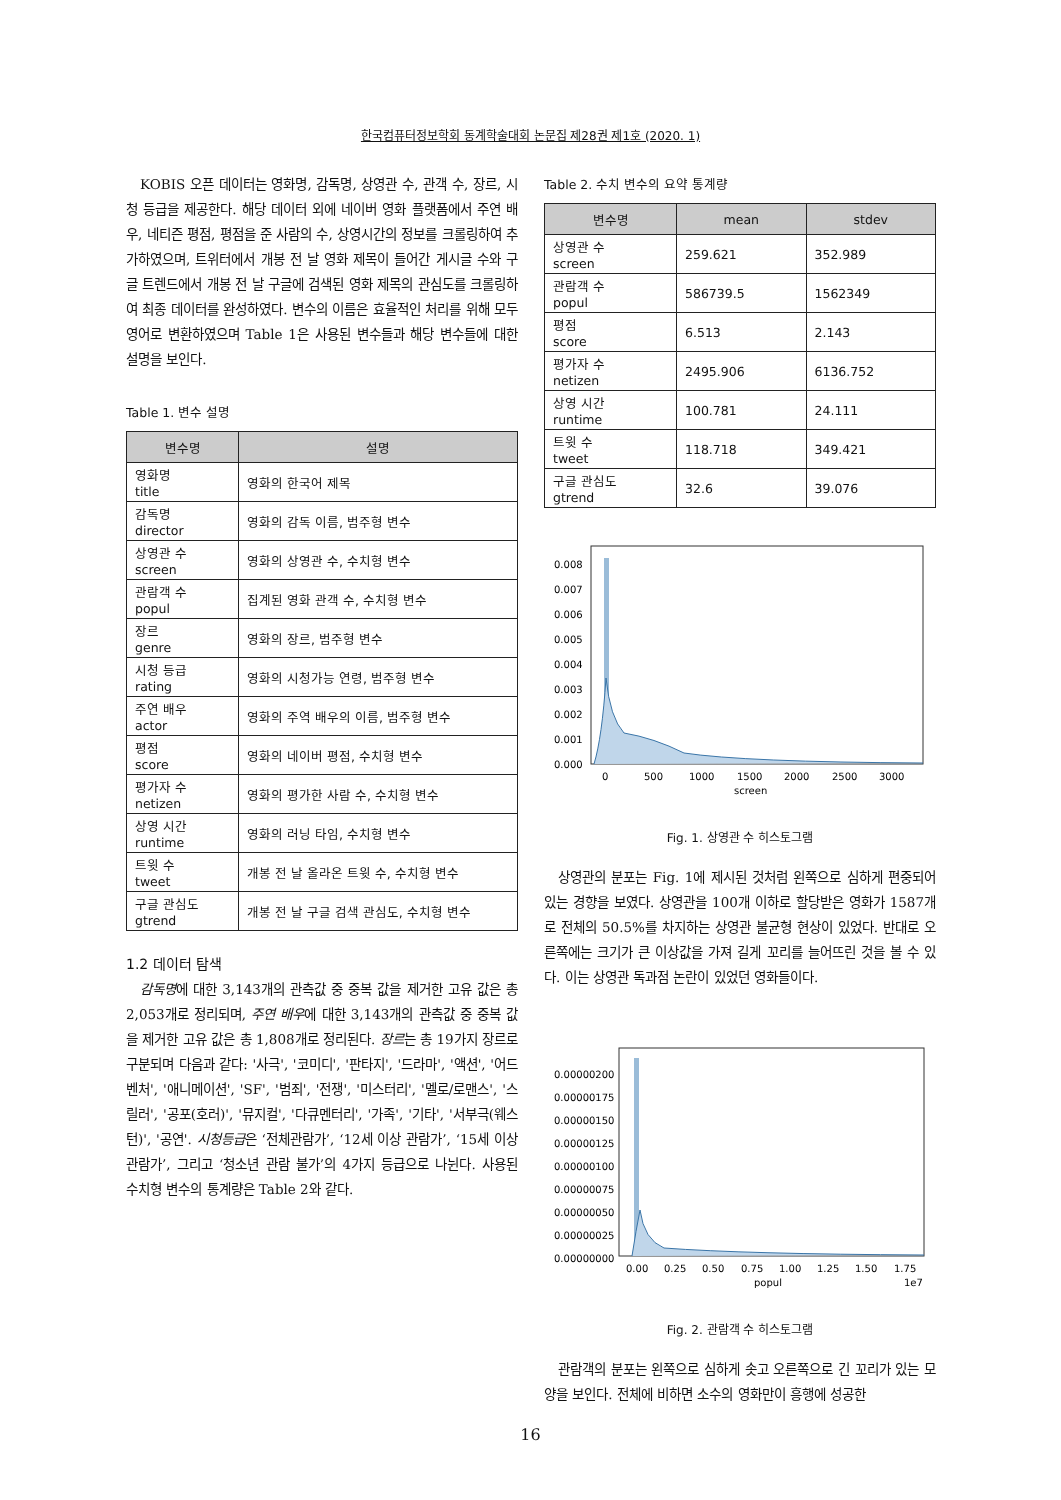한국컴퓨터정보학회 동계학술대회 논문집 제28권 제1호 (2020. 1)
KOBIS 오픈 데이터는 영화명, 감독명, 상영관 수, 관객 수, 장르, 시청 등급을 제공한다. 해당 데이터 외에 네이버 영화 플랫폼에서 주연 배우, 네티즌 평점, 평점을 준 사람의 수, 상영시간의 정보를 크롤링하여 추가하였으며, 트위터에서 개봉 전 날 영화 제목이 들어간 게시글 수와 구글 트렌드에서 개봉 전 날 구글에 검색된 영화 제목의 관심도를 크롤링하여 최종 데이터를 완성하였다. 변수의 이름은 효율적인 처리를 위해 모두 영어로 변환하였으며 Table 1은 사용된 변수들과 해당 변수들에 대한 설명을 보인다.
Table 1. 변수 설명
| 변수명 | 설명 |
| --- | --- |
| 영화명 title | 영화의 한국어 제목 |
| 감독명 director | 영화의 감독 이름, 범주형 변수 |
| 상영관 수 screen | 영화의 상영관 수, 수치형 변수 |
| 관람객 수 popul | 집계된 영화 관객 수, 수치형 변수 |
| 장르 genre | 영화의 장르, 범주형 변수 |
| 시청 등급 rating | 영화의 시청가능 연령, 범주형 변수 |
| 주연 배우 actor | 영화의 주역 배우의 이름, 범주형 변수 |
| 평점 score | 영화의 네이버 평점, 수치형 변수 |
| 평가자 수 netizen | 영화의 평가한 사람 수, 수치형 변수 |
| 상영 시간 runtime | 영화의 러닝 타임, 수치형 변수 |
| 트윗 수 tweet | 개봉 전 날 올라온 트윗 수, 수치형 변수 |
| 구글 관심도 gtrend | 개봉 전 날 구글 검색 관심도, 수치형 변수 |
1.2 데이터 탐색
감독명에 대한 3,143개의 관측값 중 중복 값을 제거한 고유 값은 총 2,053개로 정리되며, 주연 배우에 대한 3,143개의 관측값 중 중복 값을 제거한 고유 값은 총 1,808개로 정리된다. 장르는 총 19가지 장르로 구분되며 다음과 같다: '사극', '코미디', '판타지', '드라마', '액션', '어드벤처', '애니메이션', 'SF', '범죄', '전쟁', '미스터리', '멜로/로맨스', '스릴러', '공포(호러)', '뮤지컬', '다큐멘터리', '가족', '기타', '서부극(웨스턴)', '공연'. 시청등급은 ‘전체관람가’, ‘12세 이상 관람가’, ‘15세 이상 관람가’, 그리고 ‘청소년 관람 불가’의 4가지 등급으로 나뉜다. 사용된 수치형 변수의 통계량은 Table 2와 같다.
Table 2. 수치 변수의 요약 통계량
| 변수명 | mean | stdev |
| --- | --- | --- |
| 상영관 수 screen | 259.621 | 352.989 |
| 관람객 수 popul | 586739.5 | 1562349 |
| 평점 score | 6.513 | 2.143 |
| 평가자 수 netizen | 2495.906 | 6136.752 |
| 상영 시간 runtime | 100.781 | 24.111 |
| 트윗 수 tweet | 118.718 | 349.421 |
| 구글 관심도 gtrend | 32.6 | 39.076 |
0.008
0.007
0.006
0.005
0.004
0.003
0.002
0.001
0.000
0
500
1000
1500
2000
2500
3000
screen
Fig. 1. 상영관 수 히스토그램
상영관의 분포는 Fig. 1에 제시된 것처럼 왼쪽으로 심하게 편중되어 있는 경향을 보였다. 상영관을 100개 이하로 할당받은 영화가 1587개로 전체의 50.5%를 차지하는 상영관 불균형 현상이 있었다. 반대로 오른쪽에는 크기가 큰 이상값을 가져 길게 꼬리를 늘어뜨린 것을 볼 수 있다. 이는 상영관 독과점 논란이 있었던 영화들이다.
0.00000200
0.00000175
0.00000150
0.00000125
0.00000100
0.00000075
0.00000050
0.00000025
0.00000000
0.00
0.25
0.50
0.75
1.00
1.25
1.50
1.75
popul
1e7
Fig. 2. 관람객 수 히스토그램
관람객의 분포는 왼쪽으로 심하게 솟고 오른쪽으로 긴 꼬리가 있는 모양을 보인다. 전체에 비하면 소수의 영화만이 흥행에 성공한
16